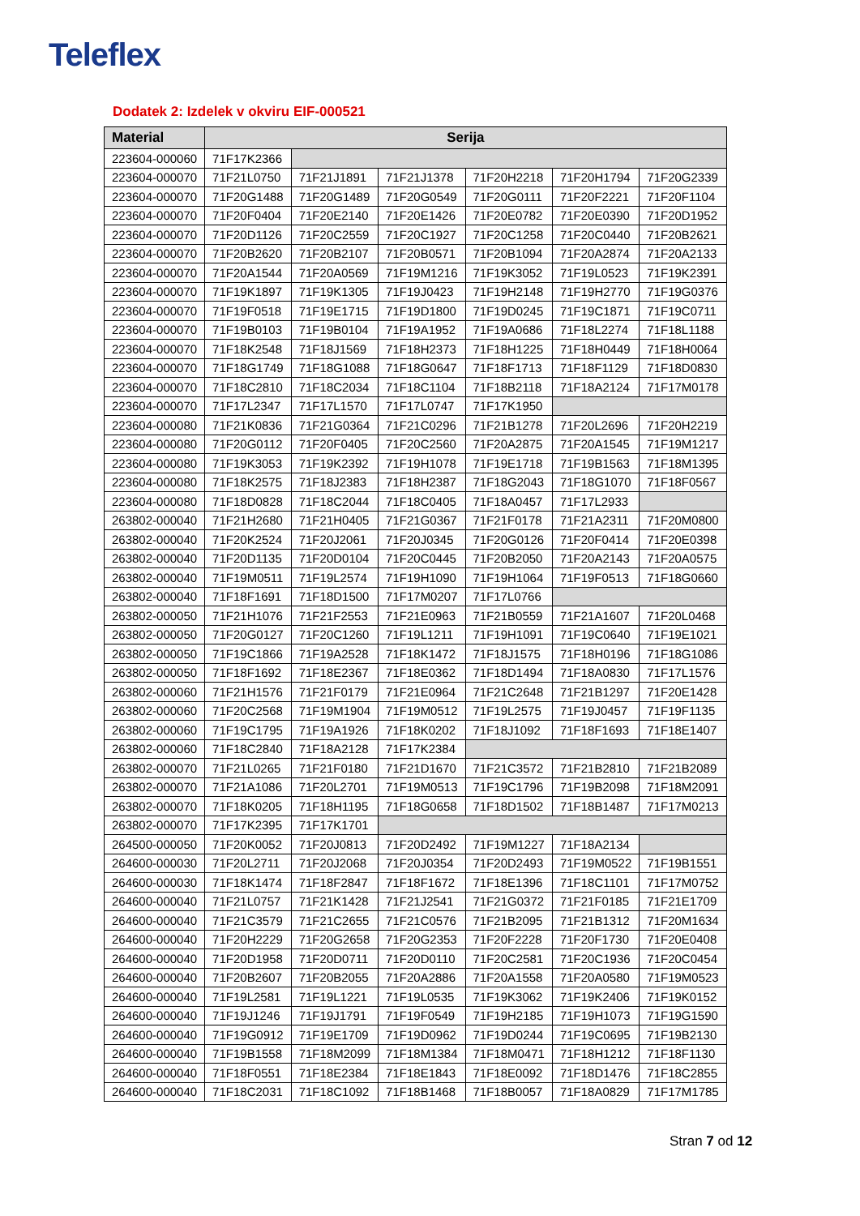Teleflex
Dodatek 2: Izdelek v okviru EIF-000521
| Material | Serija | | | | | |
| --- | --- | --- | --- | --- | --- | --- |
| 223604-000060 | 71F17K2366 | | | | | |
| 223604-000070 | 71F21L0750 | 71F21J1891 | 71F21J1378 | 71F20H2218 | 71F20H1794 | 71F20G2339 |
| 223604-000070 | 71F20G1488 | 71F20G1489 | 71F20G0549 | 71F20G0111 | 71F20F2221 | 71F20F1104 |
| 223604-000070 | 71F20F0404 | 71F20E2140 | 71F20E1426 | 71F20E0782 | 71F20E0390 | 71F20D1952 |
| 223604-000070 | 71F20D1126 | 71F20C2559 | 71F20C1927 | 71F20C1258 | 71F20C0440 | 71F20B2621 |
| 223604-000070 | 71F20B2620 | 71F20B2107 | 71F20B0571 | 71F20B1094 | 71F20A2874 | 71F20A2133 |
| 223604-000070 | 71F20A1544 | 71F20A0569 | 71F19M1216 | 71F19K3052 | 71F19L0523 | 71F19K2391 |
| 223604-000070 | 71F19K1897 | 71F19K1305 | 71F19J0423 | 71F19H2148 | 71F19H2770 | 71F19G0376 |
| 223604-000070 | 71F19F0518 | 71F19E1715 | 71F19D1800 | 71F19D0245 | 71F19C1871 | 71F19C0711 |
| 223604-000070 | 71F19B0103 | 71F19B0104 | 71F19A1952 | 71F19A0686 | 71F18L2274 | 71F18L1188 |
| 223604-000070 | 71F18K2548 | 71F18J1569 | 71F18H2373 | 71F18H1225 | 71F18H0449 | 71F18H0064 |
| 223604-000070 | 71F18G1749 | 71F18G1088 | 71F18G0647 | 71F18F1713 | 71F18F1129 | 71F18D0830 |
| 223604-000070 | 71F18C2810 | 71F18C2034 | 71F18C1104 | 71F18B2118 | 71F18A2124 | 71F17M0178 |
| 223604-000070 | 71F17L2347 | 71F17L1570 | 71F17L0747 | 71F17K1950 | | |
| 223604-000080 | 71F21K0836 | 71F21G0364 | 71F21C0296 | 71F21B1278 | 71F20L2696 | 71F20H2219 |
| 223604-000080 | 71F20G0112 | 71F20F0405 | 71F20C2560 | 71F20A2875 | 71F20A1545 | 71F19M1217 |
| 223604-000080 | 71F19K3053 | 71F19K2392 | 71F19H1078 | 71F19E1718 | 71F19B1563 | 71F18M1395 |
| 223604-000080 | 71F18K2575 | 71F18J2383 | 71F18H2387 | 71F18G2043 | 71F18G1070 | 71F18F0567 |
| 223604-000080 | 71F18D0828 | 71F18C2044 | 71F18C0405 | 71F18A0457 | 71F17L2933 | |
| 263802-000040 | 71F21H2680 | 71F21H0405 | 71F21G0367 | 71F21F0178 | 71F21A2311 | 71F20M0800 |
| 263802-000040 | 71F20K2524 | 71F20J2061 | 71F20J0345 | 71F20G0126 | 71F20F0414 | 71F20E0398 |
| 263802-000040 | 71F20D1135 | 71F20D0104 | 71F20C0445 | 71F20B2050 | 71F20A2143 | 71F20A0575 |
| 263802-000040 | 71F19M0511 | 71F19L2574 | 71F19H1090 | 71F19H1064 | 71F19F0513 | 71F18G0660 |
| 263802-000040 | 71F18F1691 | 71F18D1500 | 71F17M0207 | 71F17L0766 | | |
| 263802-000050 | 71F21H1076 | 71F21F2553 | 71F21E0963 | 71F21B0559 | 71F21A1607 | 71F20L0468 |
| 263802-000050 | 71F20G0127 | 71F20C1260 | 71F19L1211 | 71F19H1091 | 71F19C0640 | 71F19E1021 |
| 263802-000050 | 71F19C1866 | 71F19A2528 | 71F18K1472 | 71F18J1575 | 71F18H0196 | 71F18G1086 |
| 263802-000050 | 71F18F1692 | 71F18E2367 | 71F18E0362 | 71F18D1494 | 71F18A0830 | 71F17L1576 |
| 263802-000060 | 71F21H1576 | 71F21F0179 | 71F21E0964 | 71F21C2648 | 71F21B1297 | 71F20E1428 |
| 263802-000060 | 71F20C2568 | 71F19M1904 | 71F19M0512 | 71F19L2575 | 71F19J0457 | 71F19F1135 |
| 263802-000060 | 71F19C1795 | 71F19A1926 | 71F18K0202 | 71F18J1092 | 71F18F1693 | 71F18E1407 |
| 263802-000060 | 71F18C2840 | 71F18A2128 | 71F17K2384 | | | |
| 263802-000070 | 71F21L0265 | 71F21F0180 | 71F21D1670 | 71F21C3572 | 71F21B2810 | 71F21B2089 |
| 263802-000070 | 71F21A1086 | 71F20L2701 | 71F19M0513 | 71F19C1796 | 71F19B2098 | 71F18M2091 |
| 263802-000070 | 71F18K0205 | 71F18H1195 | 71F18G0658 | 71F18D1502 | 71F18B1487 | 71F17M0213 |
| 263802-000070 | 71F17K2395 | 71F17K1701 | | | | |
| 264500-000050 | 71F20K0052 | 71F20J0813 | 71F20D2492 | 71F19M1227 | 71F18A2134 | |
| 264600-000030 | 71F20L2711 | 71F20J2068 | 71F20J0354 | 71F20D2493 | 71F19M0522 | 71F19B1551 |
| 264600-000030 | 71F18K1474 | 71F18F2847 | 71F18F1672 | 71F18E1396 | 71F18C1101 | 71F17M0752 |
| 264600-000040 | 71F21L0757 | 71F21K1428 | 71F21J2541 | 71F21G0372 | 71F21F0185 | 71F21E1709 |
| 264600-000040 | 71F21C3579 | 71F21C2655 | 71F21C0576 | 71F21B2095 | 71F21B1312 | 71F20M1634 |
| 264600-000040 | 71F20H2229 | 71F20G2658 | 71F20G2353 | 71F20F2228 | 71F20F1730 | 71F20E0408 |
| 264600-000040 | 71F20D1958 | 71F20D0711 | 71F20D0110 | 71F20C2581 | 71F20C1936 | 71F20C0454 |
| 264600-000040 | 71F20B2607 | 71F20B2055 | 71F20A2886 | 71F20A1558 | 71F20A0580 | 71F19M0523 |
| 264600-000040 | 71F19L2581 | 71F19L1221 | 71F19L0535 | 71F19K3062 | 71F19K2406 | 71F19K0152 |
| 264600-000040 | 71F19J1246 | 71F19J1791 | 71F19F0549 | 71F19H2185 | 71F19H1073 | 71F19G1590 |
| 264600-000040 | 71F19G0912 | 71F19E1709 | 71F19D0962 | 71F19D0244 | 71F19C0695 | 71F19B2130 |
| 264600-000040 | 71F19B1558 | 71F18M2099 | 71F18M1384 | 71F18M0471 | 71F18H1212 | 71F18F1130 |
| 264600-000040 | 71F18F0551 | 71F18E2384 | 71F18E1843 | 71F18E0092 | 71F18D1476 | 71F18C2855 |
| 264600-000040 | 71F18C2031 | 71F18C1092 | 71F18B1468 | 71F18B0057 | 71F18A0829 | 71F17M1785 |
Stran 7 od 12